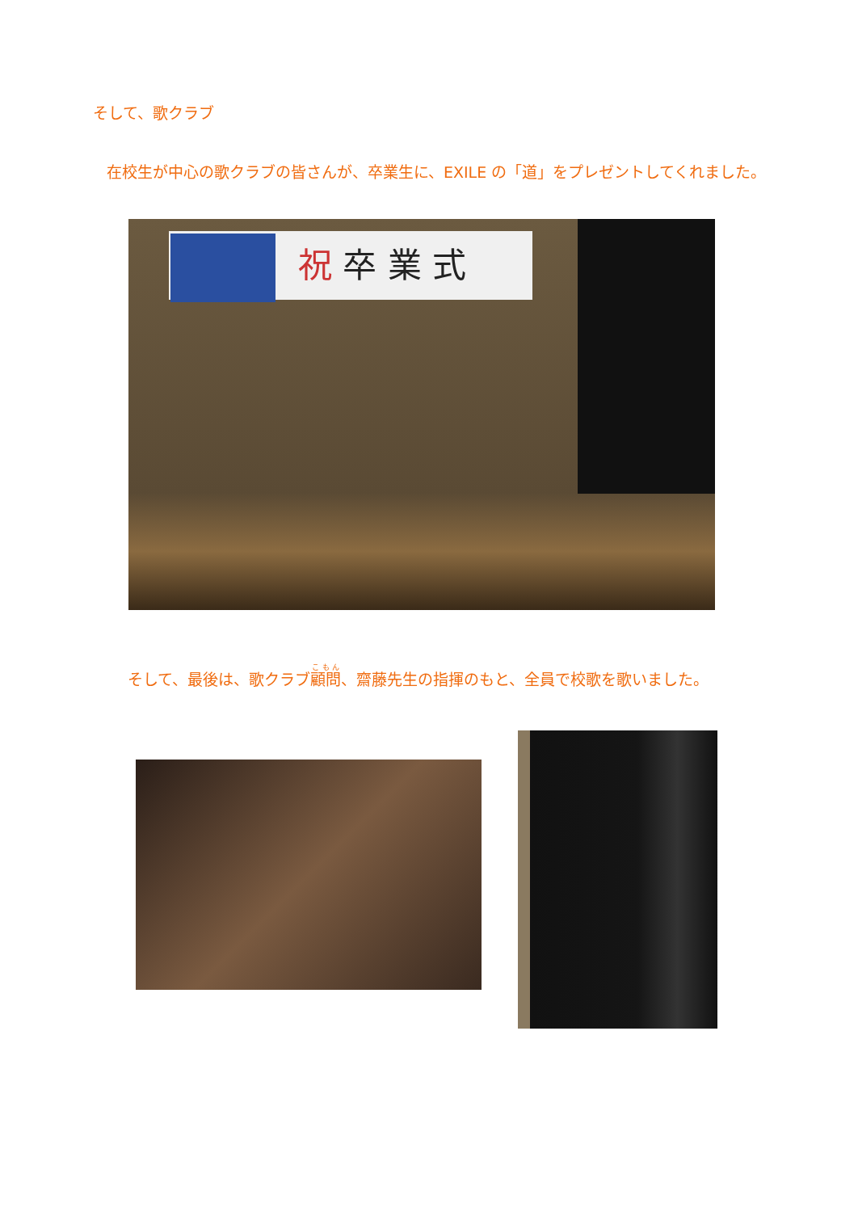そして、歌クラブ
在校生が中心の歌クラブの皆さんが、卒業生に、EXILE の「道」をプレゼントしてくれました。
祝 卒 業 式
そして、最後は、歌クラブ顧問、齋藤先生の指揮のもと、全員で校歌を歌いました。